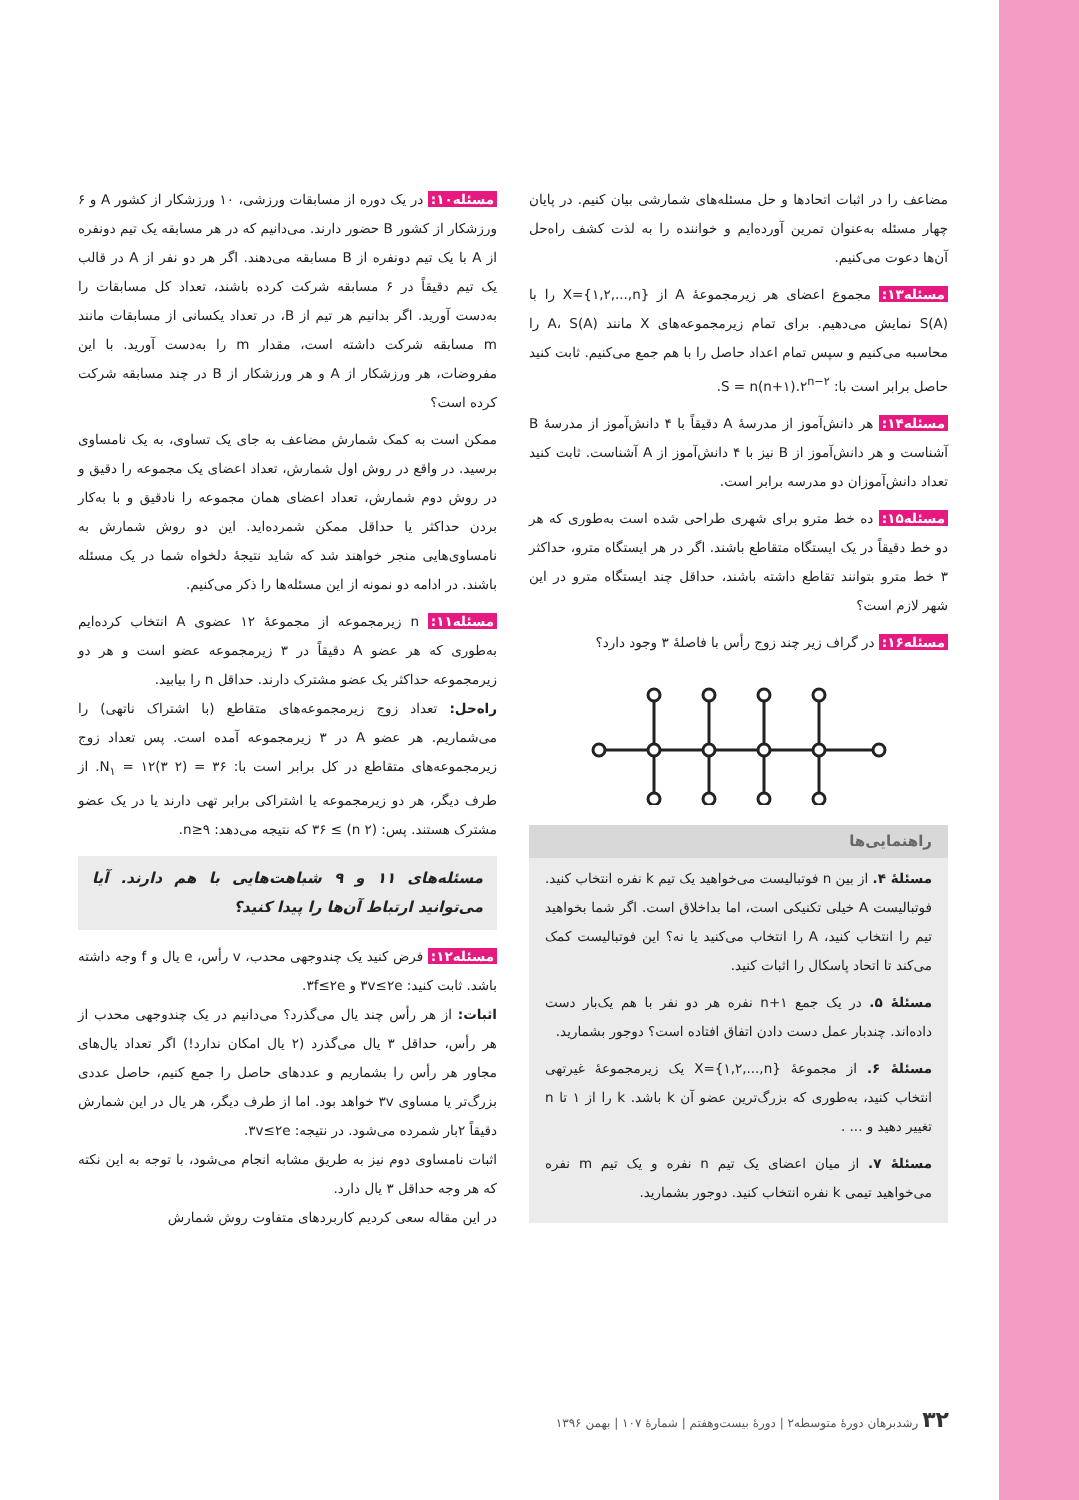مسئله۱۰: در یک دوره از مسابقات ورزشی، ۱۰ ورزشکار از کشور A و ۶ ورزشکار از کشور B حضور دارند. می‌دانیم که در هر مسابقه یک تیم دونفره از A با یک تیم دونفره از B مسابقه می‌دهند. اگر هر دو نفر از A در قالب یک تیم دقیقاً در ۶ مسابقه شرکت کرده باشند، تعداد کل مسابقات را به‌دست آورید. اگر بدانیم هر تیم از B، در تعداد یکسانی از مسابقات مانند m مسابقه شرکت داشته است، مقدار m را به‌دست آورید. با این مفروضات، هر ورزشکار از A و هر ورزشکار از B در چند مسابقه شرکت کرده است؟
ممکن است به کمک شمارش مضاعف به جای یک تساوی، به یک نامساوی برسید. در واقع در روش اول شمارش، تعداد اعضای یک مجموعه را دقیق و در روش دوم شمارش، تعداد اعضای همان مجموعه را نادقیق و با به‌کار بردن حداکثر یا حداقل ممکن شمرده‌اید. این دو روش شمارش به نامساوی‌هایی منجر خواهند شد که شاید نتیجهٔ دلخواه شما در یک مسئله باشند. در ادامه دو نمونه از این مسئله‌ها را ذکر می‌کنیم.
مسئله۱۱: n زیرمجموعه از مجموعهٔ ۱۲ عضوی A انتخاب کرده‌ایم به‌طوری که هر عضو A دقیقاً در ۳ زیرمجموعه عضو است و هر دو زیرمجموعه حداکثر یک عضو مشترک دارند. حداقل n را بیابید.
راه‌حل: تعداد زوج زیرمجموعه‌های متقاطع (با اشتراک ناتهی) را می‌شماریم. هر عضو A در ۳ زیرمجموعه آمده است. پس تعداد زوج زیرمجموعه‌های متقاطع در کل برابر است با: N<sub>۱</sub> = ۱۲(۳ ۲) = ۳۶. از طرف دیگر، هر دو زیرمجموعه یا اشتراکی برابر تهی دارند یا در یک عضو مشترک هستند. پس: (n ۲) ≥ ۳۶ که نتیجه می‌دهد: n≥۹.
مسئله‌های ۱۱ و ۹ شباهت‌هایی با هم دارند. آیا می‌توانید ارتباط آن‌ها را پیدا کنید؟
مسئله۱۲: فرض کنید یک چندوجهی محدب، v رأس، e یال و f وجه داشته باشد. ثابت کنید: ۳v≤۲e و ۳f≤۲e.
اثبات: از هر رأس چند یال می‌گذرد؟ می‌دانیم در یک چندوجهی محدب از هر رأس، حداقل ۳ یال می‌گذرد (۲ یال امکان ندارد!) اگر تعداد یال‌های مجاور هر رأس را بشماریم و عددهای حاصل را جمع کنیم، حاصل عددی بزرگ‌تر یا مساوی ۳v خواهد بود. اما از طرف دیگر، هر یال در این شمارش دقیقاً ۲بار شمرده می‌شود. در نتیجه: ۳v≤۲e.
اثبات نامساوی دوم نیز به طریق مشابه انجام می‌شود، با توجه به این نکته که هر وجه حداقل ۳ یال دارد.
در این مقاله سعی کردیم کاربردهای متفاوت روش شمارش
مضاعف را در اثبات اتحادها و حل مسئله‌های شمارشی بیان کنیم. در پایان چهار مسئله به‌عنوان تمرین آورده‌ایم و خواننده را به لذت کشف راه‌حل آن‌ها دعوت می‌کنیم.
مسئله۱۳: مجموع اعضای هر زیرمجموعهٔ A از X={۱,۲,...,n} را با S(A) نمایش می‌دهیم. برای تمام زیرمجموعه‌های X مانند A، S(A) را محاسبه می‌کنیم و سپس تمام اعداد حاصل را با هم جمع می‌کنیم. ثابت کنید حاصل برابر است با: S = n(n+۱).۲<sup>n−۲</sup>.
مسئله۱۴: هر دانش‌آموز از مدرسهٔ A دقیقاً با ۴ دانش‌آموز از مدرسهٔ B آشناست و هر دانش‌آموز از B نیز با ۴ دانش‌آموز از A آشناست. ثابت کنید تعداد دانش‌آموزان دو مدرسه برابر است.
مسئله۱۵: ده خط مترو برای شهری طراحی شده است به‌طوری که هر دو خط دقیقاً در یک ایستگاه متقاطع باشند. اگر در هر ایستگاه مترو، حداکثر ۳ خط مترو بتوانند تقاطع داشته باشند، حداقل چند ایستگاه مترو در این شهر لازم است؟
مسئله۱۶: در گراف زیر چند زوج رأس با فاصلهٔ ۳ وجود دارد؟
راهنمایی‌ها
مسئلهٔ ۴. از بین n فوتبالیست می‌خواهید یک تیم k نفره انتخاب کنید. فوتبالیست A خیلی تکنیکی است، اما بداخلاق است. اگر شما بخواهید تیم را انتخاب کنید، A را انتخاب می‌کنید یا نه؟ این فوتبالیست کمک می‌کند تا اتحاد پاسکال را اثبات کنید.
مسئلهٔ ۵. در یک جمع n+۱ نفره هر دو نفر با هم یک‌بار دست داده‌اند. چندبار عمل دست دادن اتفاق افتاده است؟ دوجور بشمارید.
مسئلهٔ ۶. از مجموعهٔ X={۱,۲,...,n} یک زیرمجموعهٔ غیرتهی انتخاب کنید، به‌طوری که بزرگ‌ترین عضو آن k باشد. k را از ۱ تا n تغییر دهید و ... .
مسئلهٔ ۷. از میان اعضای یک تیم n نفره و یک تیم m نفره می‌خواهید تیمی k نفره انتخاب کنید. دوجور بشمارید.
۳۲ رشدبرهان دورهٔ متوسطه۲ | دورهٔ بیست‌وهفتم | شمارهٔ ۱۰۷ | بهمن ۱۳۹۶